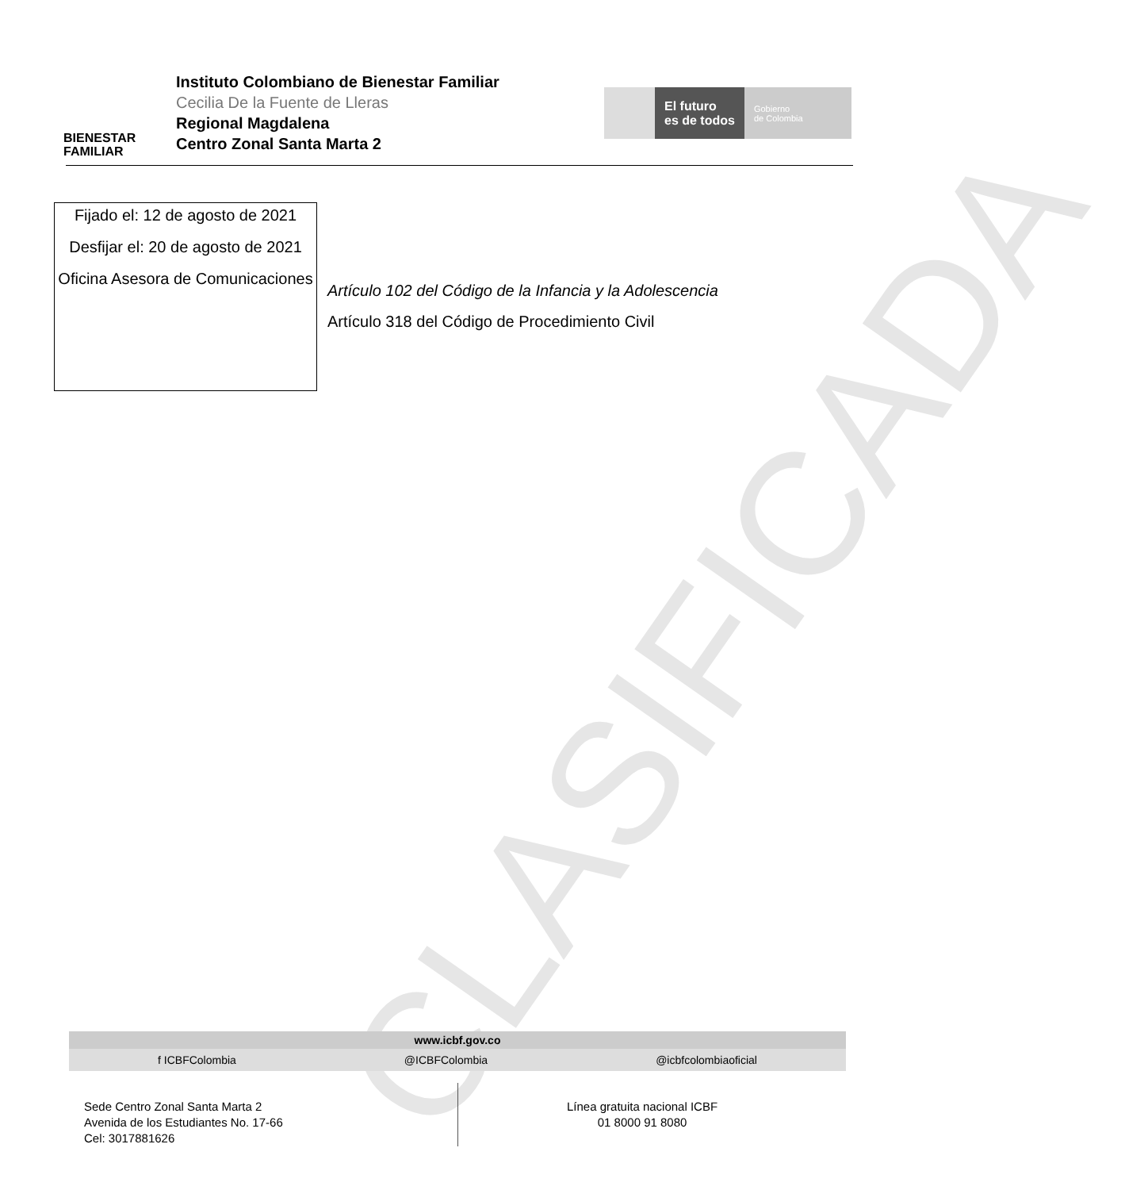CLASIFICADA
BIENESTAR
FAMILIAR
Instituto Colombiano de Bienestar Familiar
Cecilia De la Fuente de Lleras
Regional Magdalena
Centro Zonal Santa Marta 2
El futuro
es de todos
Gobierno
de Colombia
Fijado el: 12 de agosto de 2021
Desfijar el: 20 de agosto de 2021
Oficina Asesora de Comunicaciones
Artículo 102 del Código de la Infancia y la Adolescencia
Artículo 318 del Código de Procedimiento Civil
www.icbf.gov.co
f ICBFColombia @ICBFColombia @icbfcolombiaoficial
Sede Centro Zonal Santa Marta 2
Avenida de los Estudiantes No. 17-66
Cel: 3017881626
Línea gratuita nacional ICBF
01 8000 91 8080